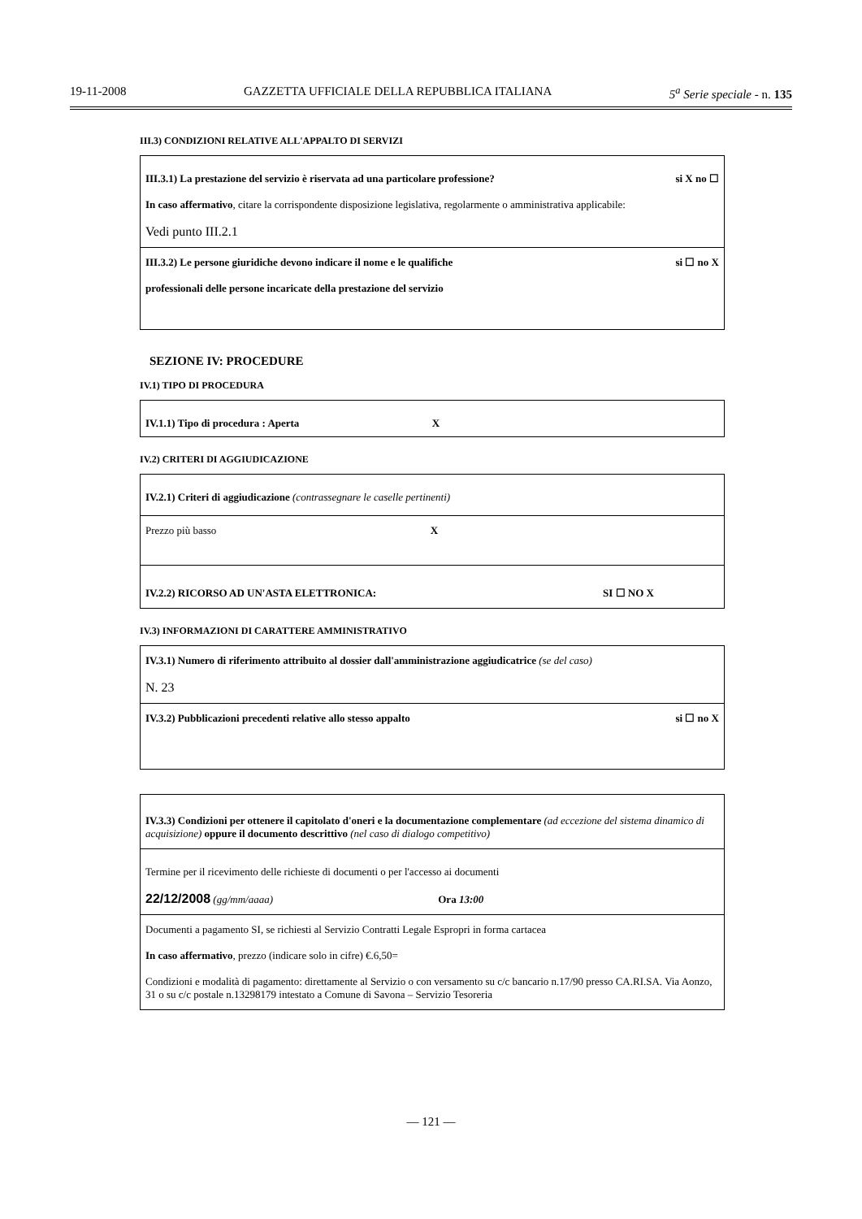19-11-2008 GAZZETTA UFFICIALE DELLA REPUBBLICA ITALIANA 5<sup>a</sup> Serie speciale - n. 135
III.3) CONDIZIONI RELATIVE ALL'APPALTO DI SERVIZI
III.3.1) La prestazione del servizio è riservata ad una particolare professione? si X no ☐
In caso affermativo, citare la corrispondente disposizione legislativa, regolarmente o amministrativa applicabile:
Vedi punto III.2.1
III.3.2) Le persone giuridiche devono indicare il nome e le qualifiche si ☐ no X
professionali delle persone incaricate della prestazione del servizio
SEZIONE IV: PROCEDURE
IV.1) TIPO DI PROCEDURA
IV.1.1) Tipo di procedura : Aperta X
IV.2) CRITERI DI AGGIUDICAZIONE
IV.2.1) Criteri di aggiudicazione (contrassegnare le caselle pertinenti)
Prezzo più basso X
IV.2.2) RICORSO AD UN'ASTA ELETTRONICA: SI ☐ NO X
IV.3) INFORMAZIONI DI CARATTERE AMMINISTRATIVO
IV.3.1) Numero di riferimento attribuito al dossier dall'amministrazione aggiudicatrice (se del caso)
N. 23
IV.3.2) Pubblicazioni precedenti relative allo stesso appalto si ☐ no X
IV.3.3) Condizioni per ottenere il capitolato d'oneri e la documentazione complementare (ad eccezione del sistema dinamico di acquisizione) oppure il documento descrittivo (nel caso di dialogo competitivo)
Termine per il ricevimento delle richieste di documenti o per l'accesso ai documenti
22/12/2008 (gg/mm/aaaa) Ora 13:00
Documenti a pagamento SI, se richiesti al Servizio Contratti Legale Espropri in forma cartacea
In caso affermativo, prezzo (indicare solo in cifre) €.6,50=
Condizioni e modalità di pagamento: direttamente al Servizio o con versamento su c/c bancario n.17/90 presso CA.RI.SA. Via Aonzo, 31 o su c/c postale n.13298179 intestato a Comune di Savona – Servizio Tesoreria
— 121 —